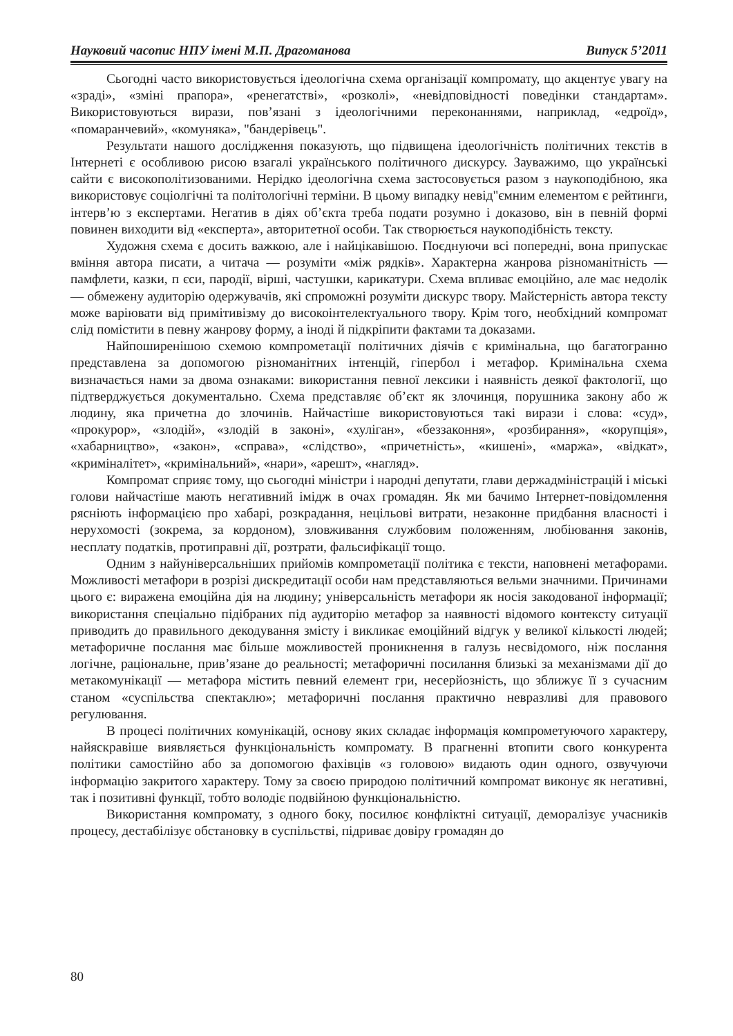Науковий часопис НПУ імені М.П. Драгоманова Випуск 5’2011
Сьогодні часто використовується ідеологічна схема організації компромату, що акцентує увагу на «зраді», «зміні прапора», «ренегатстві», «розколі», «невідповідності поведінки стандартам». Використовуються вирази, пов’язані з ідеологічними переконаннями, наприклад, «едроїд», «помаранчевий», «комуняка», "бандерівець".
Результати нашого дослідження показують, що підвищена ідеологічність політичних текстів в Інтернеті є особливою рисою взагалі українського політичного дискурсу. Зауважимо, що українські сайти є високополітизованими. Нерідко ідеологічна схема застосовується разом з наукоподібною, яка використовує соціолгічні та політологічні терміни. В цьому випадку невід"ємним елементом є рейтинги, інтерв’ю з експертами. Негатив в діях об’єкта треба подати розумно і доказово, він в певній формі повинен виходити від «експерта», авторитетної особи. Так створюється наукоподібність тексту.
Художня схема є досить важкою, але і найцікавішою. Поєднуючи всі попередні, вона припускає вміння автора писати, а читача — розуміти «між рядків». Характерна жанрова різноманітність — памфлети, казки, п єси, пародії, вірші, частушки, карикатури. Схема впливає емоційно, але має недолік — обмежену аудиторію одержувачів, які спроможні розуміти дискурс твору. Майстерність автора тексту може варіювати від примітивізму до високоінтелектуального твору. Крім того, необхідний компромат слід помістити в певну жанрову форму, а іноді й підкріпити фактами та доказами.
Найпоширенішою схемою компрометації політичних діячів є кримінальна, що багатогранно представлена за допомогою різноманітних інтенцій, гіпербол і метафор. Кримінальна схема визначається нами за двома ознаками: використання певної лексики і наявність деякої фактології, що підтверджується документально. Схема представляє об’єкт як злочинця, порушника закону або ж людину, яка причетна до злочинів. Найчастіше використовуються такі вирази і слова: «суд», «прокурор», «злодій», «злодій в законі», «хуліган», «беззаконня», «розбирання», «корупція», «хабарництво», «закон», «справа», «слідство», «причетність», «кишені», «маржа», «відкат», «криміналітет», «кримінальний», «нари», «арешт», «нагляд».
Компромат сприяє тому, що сьогодні міністри і народні депутати, глави держадміністрацій і міські голови найчастіше мають негативний імідж в очах громадян. Як ми бачимо Інтернет-повідомлення рясніють інформацією про хабарі, розкрадання, нецільові витрати, незаконне придбання власності і нерухомості (зокрема, за кордоном), зловживання службовим положенням, любіювання законів, несплату податків, протиправні дії, розтрати, фальсифікації тощо.
Одним з найуніверсальніших прийомів компрометації політика є тексти, наповнені метафорами. Можливості метафори в розрізі дискредитації особи нам представляються вельми значними. Причинами цього є: виражена емоційна дія на людину; універсальність метафори як носія закодованої інформації; використання спеціально підібраних під аудиторію метафор за наявності відомого контексту ситуації приводить до правильного декодування змісту і викликає емоційний відгук у великої кількості людей; метафоричне послання має більше можливостей проникнення в галузь несвідомого, ніж послання логічне, раціональне, прив’язане до реальності; метафоричні посилання близькі за механізмами дії до метакомунікації — метафора містить певний елемент гри, несерйозність, що зближує її з сучасним станом «суспільства спектаклю»; метафоричні послання практично невразливі для правового регулювання.
В процесі політичних комунікацій, основу яких складає інформація компрометуючого характеру, найяскравіше виявляється функціональність компромату. В прагненні втопити свого конкурента політики самостійно або за допомогою фахівців «з головою» видають один одного, озвучуючи інформацію закритого характеру. Тому за своєю природою політичний компромат виконує як негативні, так і позитивні функції, тобто володіє подвійною функціональністю.
Використання компромату, з одного боку, посилює конфліктні ситуації, деморалізує учасників процесу, дестабілізує обстановку в суспільстві, підриває довіру громадян до
80